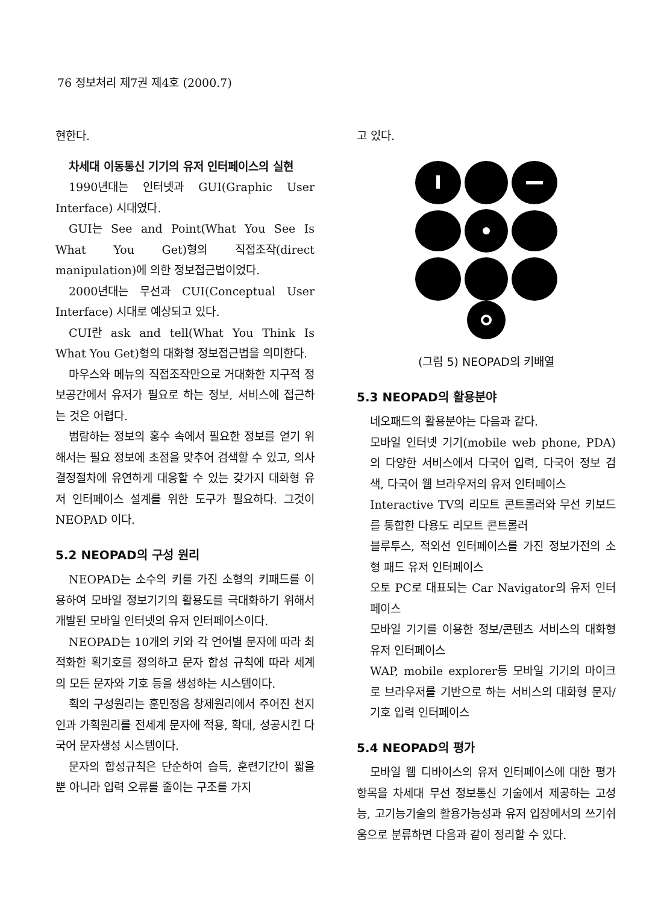76 정보처리 제7권 제4호 (2000.7)
현한다.
차세대 이동통신 기기의 유저 인터페이스의 실현
1990년대는 인터넷과 GUI(Graphic User Interface) 시대였다.
GUI는 See and Point(What You See Is What You Get)형의 직접조작(direct manipulation)에 의한 정보접근법이었다.
2000년대는 무선과 CUI(Conceptual User Interface) 시대로 예상되고 있다.
CUI란 ask and tell(What You Think Is What You Get)형의 대화형 정보접근법을 의미한다.
마우스와 메뉴의 직접조작만으로 거대화한 지구적 정보공간에서 유저가 필요로 하는 정보, 서비스에 접근하는 것은 어렵다.
범람하는 정보의 홍수 속에서 필요한 정보를 얻기 위해서는 필요 정보에 초점을 맞추어 검색할 수 있고, 의사결정절차에 유연하게 대응할 수 있는 갖가지 대화형 유저 인터페이스 설계를 위한 도구가 필요하다. 그것이 NEOPAD 이다.
5.2 NEOPAD의 구성 원리
NEOPAD는 소수의 키를 가진 소형의 키패드를 이용하여 모바일 정보기기의 활용도를 극대화하기 위해서 개발된 모바일 인터넷의 유저 인터페이스이다.
NEOPAD는 10개의 키와 각 언어별 문자에 따라 최적화한 획기호를 정의하고 문자 합성 규칙에 따라 세계의 모든 문자와 기호 등을 생성하는 시스템이다.
획의 구성원리는 훈민정음 창제원리에서 주어진 천지인과 가획원리를 전세계 문자에 적용, 확대, 성공시킨 다국어 문자생성 시스템이다.
문자의 합성규칙은 단순하여 습득, 훈련기간이 짧을 뿐 아니라 입력 오류를 줄이는 구조를 가지
고 있다.
(그림 5) NEOPAD의 키배열
5.3 NEOPAD의 활용분야
네오패드의 활용분야는 다음과 같다.
모바일 인터넷 기기(mobile web phone, PDA)의 다양한 서비스에서 다국어 입력, 다국어 정보 검색, 다국어 웹 브라우저의 유저 인터페이스
Interactive TV의 리모트 콘트롤러와 무선 키보드를 통합한 다용도 리모트 콘트롤러
블루투스, 적외선 인터페이스를 가진 정보가전의 소형 패드 유저 인터페이스
오토 PC로 대표되는 Car Navigator의 유저 인터페이스
모바일 기기를 이용한 정보/콘텐츠 서비스의 대화형 유저 인터페이스
WAP, mobile explorer등 모바일 기기의 마이크로 브라우저를 기반으로 하는 서비스의 대화형 문자/기호 입력 인터페이스
5.4 NEOPAD의 평가
모바일 웹 디바이스의 유저 인터페이스에 대한 평가항목을 차세대 무선 정보통신 기술에서 제공하는 고성능, 고기능기술의 활용가능성과 유저 입장에서의 쓰기쉬움으로 분류하면 다음과 같이 정리할 수 있다.